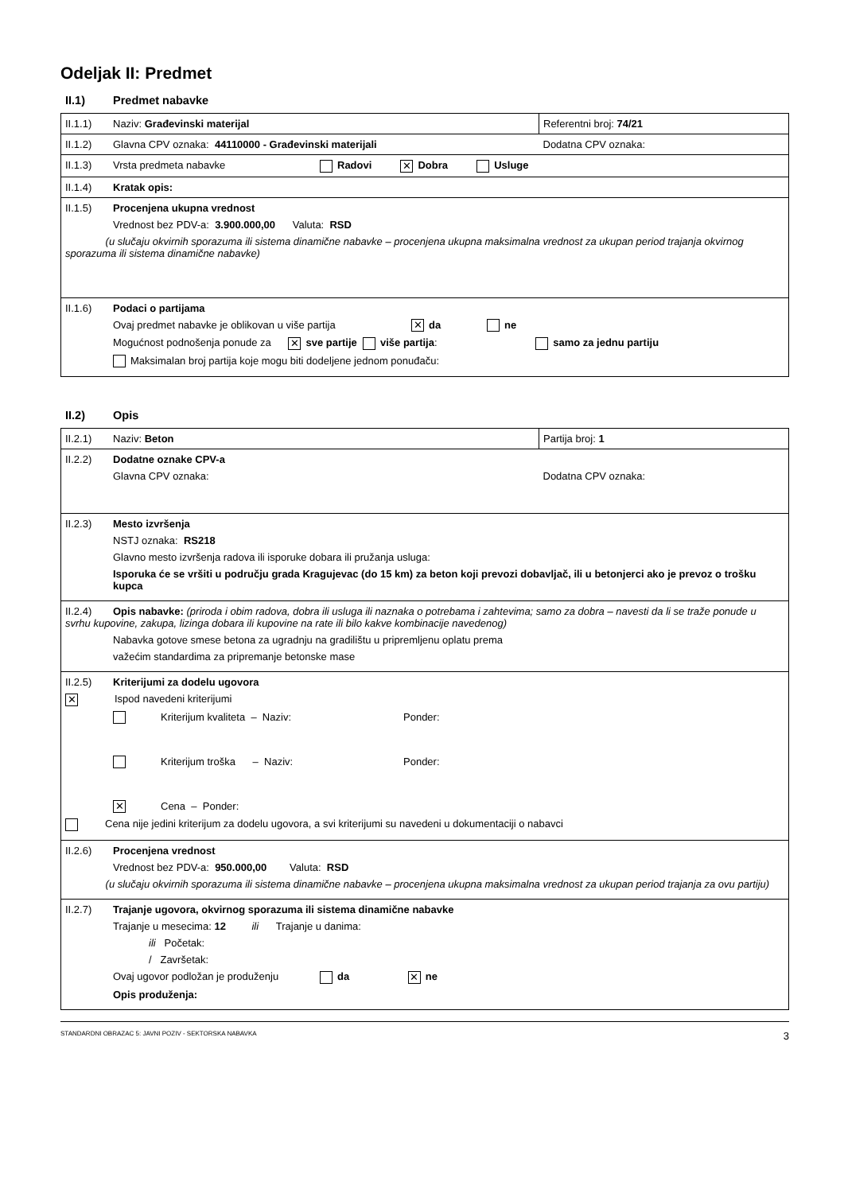Odeljak II: Predmet
II.1) Predmet nabavke
| II.1.1) Naziv: Građevinski materijal | Referentni broj: 74/21 |
| II.1.2) Glavna CPV oznaka: 44110000 - Građevinski materijali | Dodatna CPV oznaka: |
| II.1.3) Vrsta predmeta nabavke Radovi ✕ Dobra Usluge | |
| II.1.4) Kratak opis: | |
| II.1.5) Procenjena ukupna vrednost Vrednost bez PDV-a: 3.900.000,00 Valuta: RSD (u slučaju okvirnih sporazuma ili sistema dinamične nabavke – procenjena ukupna maksimalna vrednost za ukupan period trajanja okvirnog sporazuma ili sistema dinamične nabavke) | |
| II.1.6) Podaci o partijama Ovaj predmet nabavke je oblikovan u više partija ✕ da ne Mogućnost podnošenja ponude za ✕ sve partije više partija : samo za jednu partiju Maksimalan broj partija koje mogu biti dodeljene jednom ponuđaču: | |
II.2) Opis
| II.2.1) Naziv: Beton | Partija broj: 1 |
| II.2.2) Dodatne oznake CPV-a Glavna CPV oznaka: | Dodatna CPV oznaka: |
| II.2.3) Mesto izvršenja NSTJ oznaka: RS218 Glavno mesto izvršenja radova ili isporuke dobara ili pružanja usluga: Isporuka će se vršiti u području grada Kragujevac (do 15 km) za beton koji prevozi dobavljač, ili u betonjerci ako je prevoz o trošku kupca | |
| II.2.4) Opis nabavke: (priroda i obim radova, dobra ili usluga ili naznaka o potrebama i zahtevima; samo za dobra – navesti da li se traže ponude u svrhu kupovine, zakupa, lizinga dobara ili kupovine na rate ili bilo kakve kombinacije navedenog) Nabavka gotove smese betona za ugradnju na gradilištu u pripremljenu oplatu prema važećim standardima za pripremanje betonske mase | |
| II.2.5) Kriterijumi za dodelu ugovora ✕ Ispod navedeni kriterijumi Kriterijum kvaliteta – Naziv: Ponder: Kriterijum troška – Naziv: Ponder: ✕ Cena – Ponder: Cena nije jedini kriterijum za dodelu ugovora, a svi kriterijumi su navedeni u dokumentaciji o nabavci | |
| II.2.6) Procenjena vrednost Vrednost bez PDV-a: 950.000,00 Valuta: RSD (u slučaju okvirnih sporazuma ili sistema dinamične nabavke – procenjena ukupna maksimalna vrednost za ukupan period trajanja za ovu partiju) | |
| II.2.7) Trajanje ugovora, okvirnog sporazuma ili sistema dinamične nabavke Trajanje u mesecima: 12 ili Trajanje u danima: ili Početak: / Završetak: Ovaj ugovor podložan je produženju da ✕ ne Opis produženja: | |
STANDARDNI OBRAZAC 5: JAVNI POZIV - SEKTORSKA NABAVKA 3